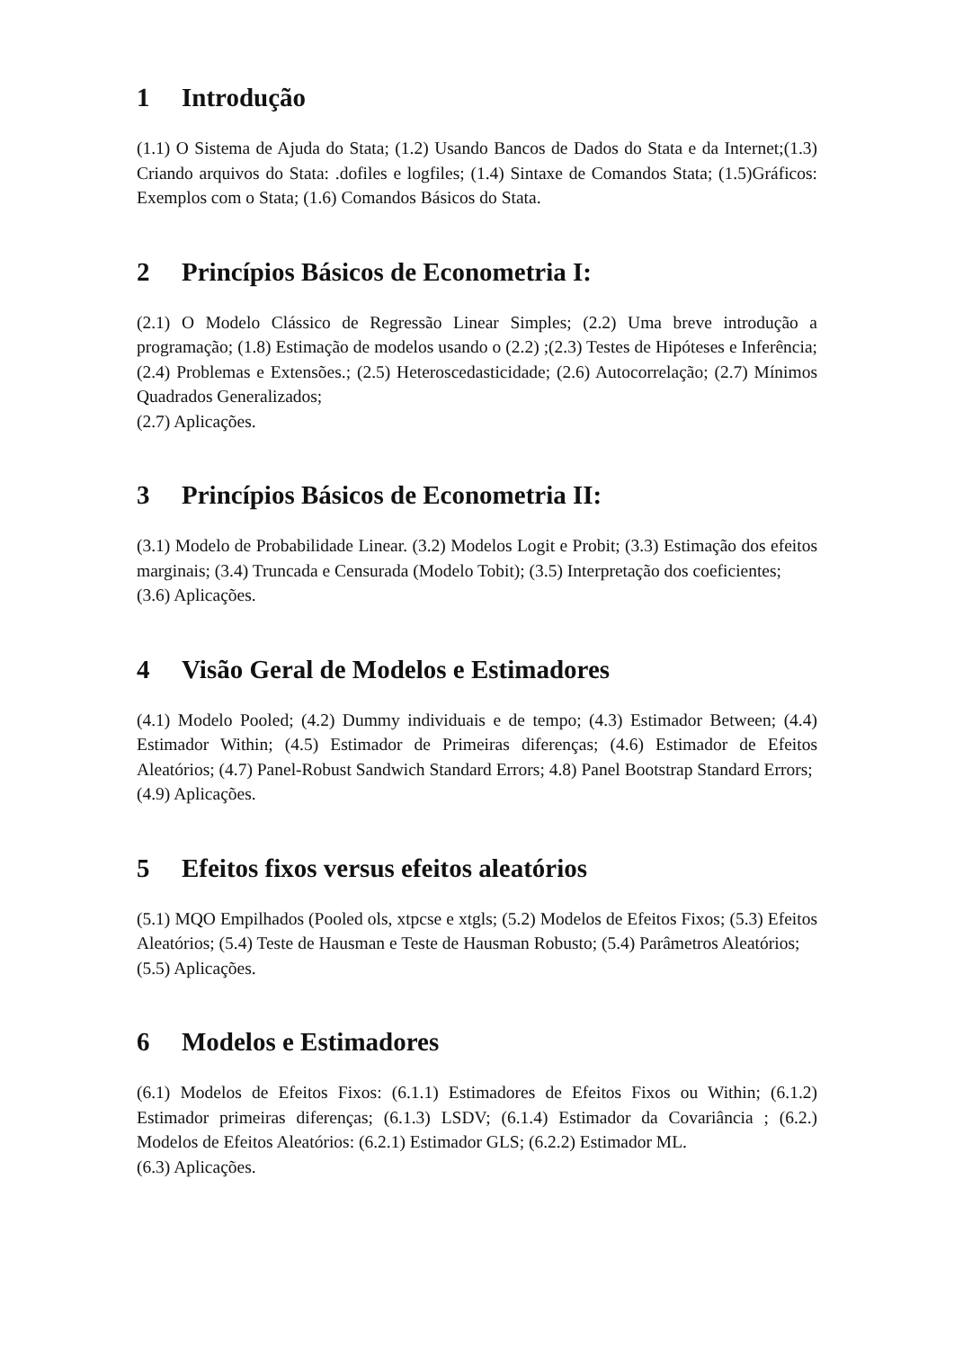1 Introdução
(1.1) O Sistema de Ajuda do Stata; (1.2) Usando Bancos de Dados do Stata e da Internet;(1.3) Criando arquivos do Stata: .dofiles e logfiles; (1.4) Sintaxe de Comandos Stata; (1.5)Gráficos: Exemplos com o Stata; (1.6) Comandos Básicos do Stata.
2 Princípios Básicos de Econometria I:
(2.1) O Modelo Clássico de Regressão Linear Simples; (2.2) Uma breve introdução a programação; (1.8) Estimação de modelos usando o (2.2) ;(2.3) Testes de Hipóteses e Inferência; (2.4) Problemas e Extensões.; (2.5) Heteroscedasticidade; (2.6) Autocorrelação; (2.7) Mínimos Quadrados Generalizados;
(2.7) Aplicações.
3 Princípios Básicos de Econometria II:
(3.1) Modelo de Probabilidade Linear. (3.2) Modelos Logit e Probit; (3.3) Estimação dos efeitos marginais; (3.4) Truncada e Censurada (Modelo Tobit); (3.5) Interpretação dos coeficientes;
(3.6) Aplicações.
4 Visão Geral de Modelos e Estimadores
(4.1) Modelo Pooled; (4.2) Dummy individuais e de tempo; (4.3) Estimador Between; (4.4) Estimador Within; (4.5) Estimador de Primeiras diferenças; (4.6) Estimador de Efeitos Aleatórios; (4.7) Panel-Robust Sandwich Standard Errors; 4.8) Panel Bootstrap Standard Errors;
(4.9) Aplicações.
5 Efeitos fixos versus efeitos aleatórios
(5.1) MQO Empilhados (Pooled ols, xtpcse e xtgls; (5.2) Modelos de Efeitos Fixos; (5.3) Efeitos Aleatórios; (5.4) Teste de Hausman e Teste de Hausman Robusto; (5.4) Parâmetros Aleatórios;
(5.5) Aplicações.
6 Modelos e Estimadores
(6.1) Modelos de Efeitos Fixos: (6.1.1) Estimadores de Efeitos Fixos ou Within; (6.1.2) Estimador primeiras diferenças; (6.1.3) LSDV; (6.1.4) Estimador da Covariância ; (6.2.) Modelos de Efeitos Aleatórios: (6.2.1) Estimador GLS; (6.2.2) Estimador ML.
(6.3) Aplicações.